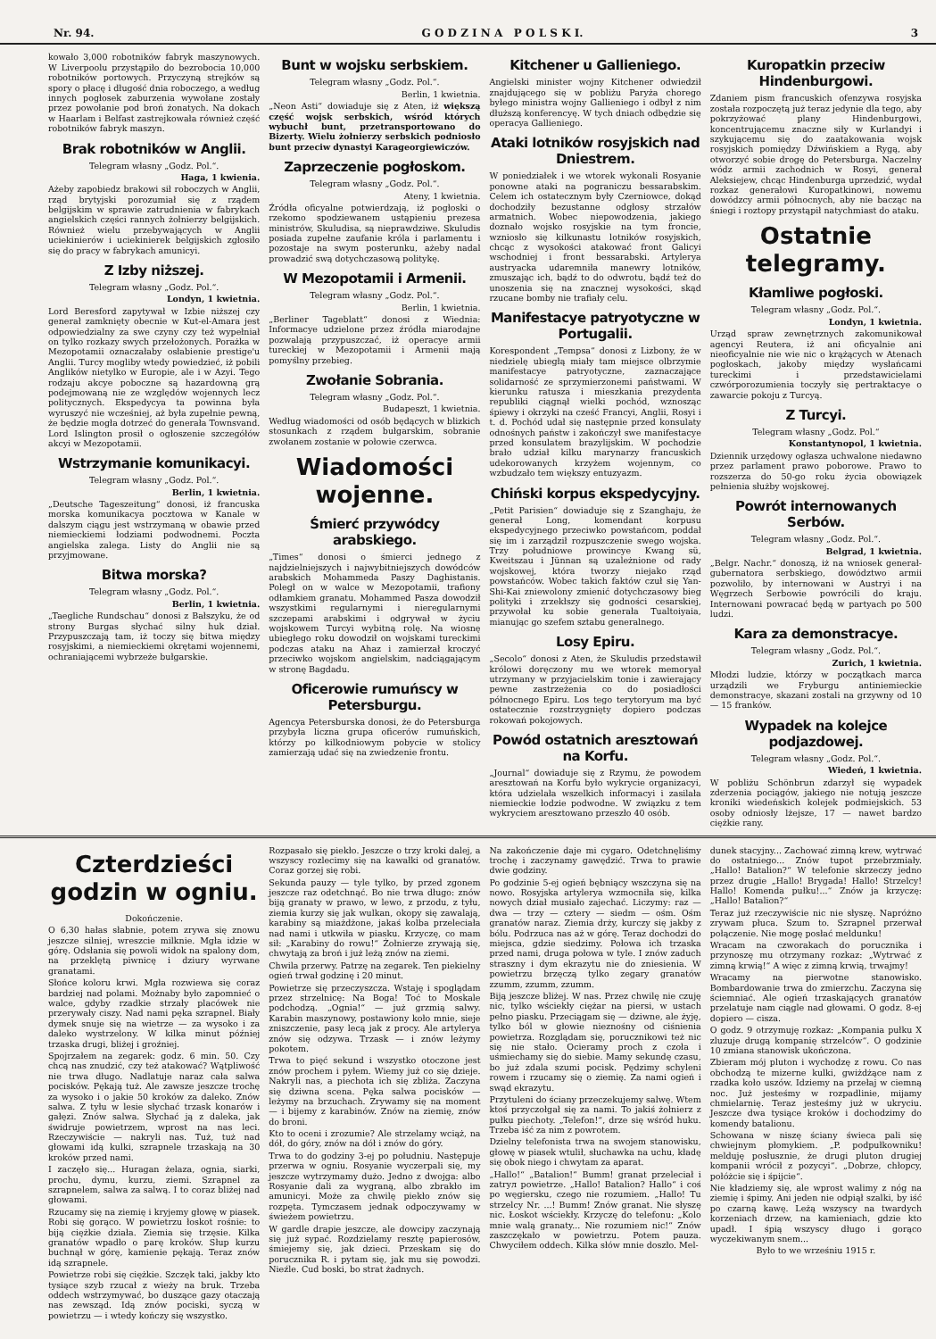Nr. 94. G O D Z I N A P O L S K I. 3
kowało 3,000 robotników fabryk maszynowych. W Liverpoolu przystąpiło do bezrobocia 10,000 robotników portowych. Przyczyną strejków są spory o płacę i długość dnia roboczego, a według innych pogłosek zaburzenia wywołane zostały przez powołanie pod broń żonatych. Na dokach w Haarlam i Belfast zastrejkowała również część robotników fabryk maszyn.
Brak robotników w Anglii.
Telegram własny „Godz. Pol.“.
Haga, 1 kwienia.
Ażeby zapobiedz brakowi sił roboczych w Anglii, rząd brytyjski porozumiał się z rządem belgijskim w sprawie zatrudnienia w fabrykach angielskich części rannych żołnierzy belgijskich. Również wielu przebywających w Anglii uciekinierów i uciekinierek belgijskich zgłosiło się do pracy w fabrykach amunicyi.
Z Izby niższej.
Telegram własny „Godz. Pol.“.
Londyn, 1 kwietnia.
Lord Beresford zapytywał w Izbie niższej czy generał zamknięty obecnie w Kut-el-Amara jest odpowiedzialny za swe czyny czy też wypełniał on tylko rozkazy swych przełożonych. Porażka w Mezopotamii oznaczałaby osłabienie prestige'u Anglii. Turcy mogliby wtedy powiedzieć, iż pobili Anglików nietylko w Europie, ale i w Azyi. Tego rodzaju akcye poboczne są hazardowną grą podejmowaną nie ze względów wojennych lecz politycznych. Ekspedycya ta powinna była wyruszyć nie wcześniej, aż była zupełnie pewną, że będzie mogła dotrzeć do generała Townsvand. Lord Islington prosił o ogłoszenie szczegółów akcyi w Mezopotamii.
Wstrzymanie komunikacyi.
Telegram własny „Godz. Pol.“.
Berlin, 1 kwietnia.
„Deutsche Tageszeitung“ donosi, iż francuska morska komunikacya pocztowa w Kanale w dalszym ciągu jest wstrzymaną w obawie przed niemieckiemi łodziami podwodnemi. Poczta angielska zalega. Listy do Anglii nie są przyjmowane.
Bitwa morska?
Telegram własny „Godz. Pol.“.
Berlin, 1 kwietnia.
„Taegliche Rundschau“ donosi z Bałszyku, że od strony Burgas słychać silny huk dział. Przypuszczają tam, iż toczy się bitwa między rosyjskimi, a niemieckiemi okrętami wojennemi, ochraniającemi wybrzeże bułgarskie.
Bunt w wojsku serbskiem.
Telegram własny „Godz. Pol.“.
Berlin, 1 kwietnia.
„Neon Asti“ dowiaduje się z Aten, iż większą część wojsk serbskich, wśród których wybuchł bunt, przetransportowano do Bizerty. Wielu żołnierzy serbskich podniosło bunt przeciw dynastyi Karageorgiewiczów.
Zaprzeczenie pogłoskom.
Telegram własny „Godz. Pol.“.
Ateny, 1 kwietnia.
Źródła oficyalne potwierdzają, iż pogłoski o rzekomo spodziewanem ustąpieniu prezesa ministrów, Skuludisa, są nieprawdziwe. Skuludis posiada zupełne zaufanie króla i parlamentu i pozostaje na swym posterunku, ażeby nadal prowadzić swą dotychczasową politykę.
W Mezopotamii i Armenii.
Telegram własny „Godz. Pol.“.
Berlin, 1 kwietnia.
„Berliner Tageblatt“ donosi z Wiednia: Informacye udzielone przez źródła miarodajne pozwalają przypuszczać, iż operacye armii tureckiej w Mezopotamii i Armenii mają pomyślny przebieg.
Zwołanie Sobrania.
Telegram własny „Godz. Pol.“.
Budapeszt, 1 kwietnia.
Według wiadomości od osób będących w blizkich stosunkach z rządem bułgarskim, sobranie zwołanem zostanie w połowie czerwca.
Wiadomości wojenne.
Śmierć przywódcy arabskiego.
„Times“ donosi o śmierci jednego z najdzielniejszych i najwybitniejszych dowódców arabskich Mohammeda Paszy Daghistanis. Poległ on w walce w Mezopotamii, trafiony odłamkiem granatu. Mohammed Pasza dowodził wszystkimi regularnymi i nieregularnymi szczepami arabskimi i odgrywał w życiu wojskowem Turcyi wybitną rolę. Na wiosnę ubiegłego roku dowodził on wojskami tureckimi podczas ataku na Ahaz i zamierzał kroczyć przeciwko wojskom angielskim, nadciągającym w stronę Bagdadu.
Oficerowie rumuńscy w Petersburgu.
Agencya Petersburska donosi, że do Petersburga przybyła liczna grupa oficerów rumuńskich, którzy po kilkodniowym pobycie w stolicy zamierzają udać się na zwiedzenie frontu.
Kitchener u Gallieniego.
Angielski minister wojny Kitchener odwiedził znajdującego się w pobliżu Paryża chorego byłego ministra wojny Gallieniego i odbył z nim dłuższą konferencyę. W tych dniach odbędzie się operacya Gallieniego.
Ataki lotników rosyjskich nad Dniestrem.
W poniedziałek i we wtorek wykonali Rosyanie ponowne ataki na pograniczu bessarabskim. Celem ich ostatecznym były Czerniowce, dokąd dochodziły bezustanne odgłosy strzałów armatnich. Wobec niepowodzenia, jakiego doznało wojsko rosyjskie na tym froncie, wzniosło się kilkunastu lotników rosyjskich, chcąc z wysokości atakować front Galicyi wschodniej i front bessarabski. Artylerya austryacka udaremniła manewry lotników, zmuszając ich, bądź to do odwrotu, bądź też do unoszenia się na znacznej wysokości, skąd rzucane bomby nie trafiały celu.
Manifestacye patryotyczne w Portugalii.
Korespondent „Tempsa“ donosi z Lizbony, że w niedzielę ubiegłą miały tam miejsce olbrzymie manifestacye patryotyczne, zaznaczające solidarność ze sprzymierzonemi państwami. W kierunku ratusza i mieszkania prezydenta republiki ciągnął wielki pochód, wznosząc śpiewy i okrzyki na cześć Francyi, Anglii, Rosyi i t. d. Pochód udał się następnie przed konsulaty odnośnych państw i zakończył swe manifestacye przed konsulatem brazylijskim. W pochodzie brało udział kilku marynarzy francuskich udekorowanych krzyżem wojennym, co wzbudzało tem większy entuzyazm.
Chiński korpus ekspedycyjny.
„Petit Parisien“ dowiaduje się z Szanghaju, że generał Long, komendant korpusu ekspedycyjnego przeciwko powstańcom, poddał się im i zarządził rozpuszczenie swego wojska. Trzy południowe prowincye Kwang sü, Kweitszau i Jünnan są uzależnione od rady wojskowej, która tworzy niejako rząd powstańców. Wobec takich faktów czuł się Yan-Shi-Kai zniewolony zmienić dotychczasowy bieg polityki i zrzekłszy się godności cesarskiej, przywołał ku sobie generała Tualtoiyaia, mianując go szefem sztabu generalnego.
Losy Epiru.
„Secolo“ donosi z Aten, że Skuludis przedstawił królowi doręczony mu we wtorek memoryał utrzymany w przyjacielskim tonie i zawierający pewne zastrzeżenia co do posiadłości północnego Epiru. Los tego terytoryum ma być ostatecznie rozstrzygnięty dopiero podczas rokowań pokojowych.
Powód ostatnich aresztowań na Korfu.
„Journal“ dowiaduje się z Rzymu, że powodem aresztowań na Korfu było wykrycie organizacyi, która udzielała wszelkich informacyi i zasilała niemieckie łodzie podwodne. W związku z tem wykryciem aresztowano przeszło 40 osób.
Kuropatkin przeciw Hindenburgowi.
Zdaniem pism francuskich ofenzywa rosyjska została rozpoczętą już teraz jedynie dla tego, aby pokrzyżować plany Hindenburgowi, koncentrującemu znaczne siły w Kurlandyi i szykującemu się do zaatakowania wojsk rosyjskich pomiędzy Dźwińskiem a Rygą, aby otworzyć sobie drogę do Petersburga. Naczelny wódz armii zachodnich w Rosyi, generał Aleksiejew, chcąc Hindenburga uprzedzić, wydał rozkaz generałowi Kuropatkinowi, nowemu dowódzcy armii północnych, aby nie bacząc na śniegi i roztopy przystąpił natychmiast do ataku.
Ostatnie telegramy.
Kłamliwe pogłoski.
Telegram własny „Godz. Pol.“.
Londyn, 1 kwietnia.
Urząd spraw zewnętrznych zakomunikował agencyi Reutera, iż ani oficyalnie ani nieoficyalnie nie wie nic o krążących w Atenach pogłoskach, jakoby między wysłańcami tureckimi i przedstawicielami czwórporozumienia toczyły się pertraktacye o zawarcie pokoju z Turcyą.
Z Turcyi.
Telegram własny „Godz. Pol.“
Konstantynopol, 1 kwietnia.
Dziennik urzędowy ogłasza uchwalone niedawno przez parlament prawo poborowe. Prawo to rozszerza do 50-go roku życia obowiązek pełnienia służby wojskowej.
Powrót internowanych Serbów.
Telegram własny „Godz. Pol.“.
Belgrad, 1 kwietnia.
„Belgr. Nachr.“ donoszą, iż na wniosek generał-gubernatora serbskiego, dowództwo armii pozwoliło, by internowani w Austryi i na Węgrzech Serbowie powrócili do kraju. Internowani powracać będą w partyach po 500 ludzi.
Kara za demonstracye.
Telegram własny „Godz. Pol.“.
Zurich, 1 kwietnia.
Młodzi ludzie, którzy w początkach marca urządzili we Fryburgu antiniemieckie demonstracye, skazani zostali na grzywny od 10 — 15 franków.
Wypadek na kolejce podjazdowej.
Telegram własny „Godz. Pol.“.
Wiedeń, 1 kwietnia.
W pobliżu Schönbrun zdarzył się wypadek zderzenia pociągów, jakiego nie notują jeszcze kroniki wiedeńskich kolejek podmiejskich. 53 osoby odniosły lżejsze, 17 — nawet bardzo ciężkie rany.
Czterdzieści godzin w ogniu.
Dokończenie.
O 6,30 hałas słabnie, potem zrywa się znowu jeszcze silniej, wreszcie milknie. Mgła idzie w górę. Odsłania się powoli widok na spalony dom, na przeklętą piwnicę i dziury wyrwane granatami.
Słońce koloru krwi. Mgła rozwiewa się coraz bardziej nad polami. Możnaby było zapomnieć o walce, gdyby rzadkie strzały placówek nie przerywały ciszy. Nad nami pęka szrapnel. Biały dymek snuje się na wietrze — za wysoko i za daleko wystrzelony. W kilka minut później trzaska drugi, bliżej i groźniej.
Spojrzałem na zegarek: godz. 6 min. 50. Czy chcą nas znudzić, czy też atakować? Wątpliwość nie trwa długo. Nadlatuje naraz cała salwa pocisków. Pękają tuż. Ale zawsze jeszcze trochę za wysoko i o jakie 50 kroków za daleko. Znów salwa. Z tyłu w lesie słychać trzask konarów i gałęzi. Znów salwa. Słychać ją z daleka, jak świdruje powietrzem, wprost na nas leci. Rzeczywiście — nakryli nas. Tuż, tuż nad głowami idą kulki, szrapnele trzaskają na 30 kroków przed nami.
I zaczęło się... Huragan żelaza, ognia, siarki, prochu, dymu, kurzu, ziemi. Szrapnel za szrapnelem, salwa za salwą. I to coraz bliżej nad głowami.
Rzucamy się na ziemię i kryjemy głowę w piasek. Robi się gorąco. W powietrzu łoskot rośnie: to biją ciężkie działa. Ziemia się trzęsie. Kilka granatów wpadło o parę kroków. Słup kurzu buchnął w górę, kamienie pękają. Teraz znów idą szrapnele.
Powietrze robi się ciężkie. Szczęk taki, jakby kto tysiące szyb rzucał z wieży na bruk. Trzeba oddech wstrzymywać, bo duszące gazy otaczają nas zewsząd. Idą znów pociski, syczą w powietrzu — i wtedy kończy się wszystko.
Rozpasało się piekło. Jeszcze o trzy kroki dalej, a wszyscy rozlecimy się na kawałki od granatów. Coraz gorzej się robi.
Sekunda pauzy — tyle tylko, by przed zgonem jeszcze raz odetchnąć. Bo nie trwa długo: znów biją granaty w prawo, w lewo, z przodu, z tyłu, ziemia kurzy się jak wulkan, okopy się zawalają, karabiny są miażdżone, jakaś kolba przeleciała nad nami i utkwiła w piasku. Krzyczę, co mam sił: „Karabiny do rowu!“ Żołnierze zrywają się, chwytają za broń i już leżą znów na ziemi.
Chwila przerwy. Patrzę na zegarek. Ten piekielny ogień trwał godzinę i 20 minut.
Powietrze się przeczyszcza. Wstaję i spoglądam przez strzelnicę: Na Boga! Toć to Moskale podchodzą. „Ognia!“ — już grzmią salwy. Karabin maszynowy, postawiony koło mnie, sieje zniszczenie, pasy lecą jak z procy. Ale artylerya znów się odzywa. Trzask — i znów leżymy pokotem.
Trwa to pięć sekund i wszystko otoczone jest znów prochem i pyłem. Wiemy już co się dzieje. Nakryli nas, a piechota ich się zbliża. Zaczyna się dziwna scena. Pęka salwa pocisków — leżymy na brzuchach. Zrywamy się na moment — i bijemy z karabinów. Znów na ziemię, znów do broni.
Kto to oceni i zrozumie? Ale strzelamy wciąż, na dół, do góry, znów na dół i znów do góry.
Trwa to do godziny 3-ej po południu. Następuje przerwa w ogniu. Rosyanie wyczerpali się, my jeszcze wytrzymamy dużo. Jedno z dwojga: albo Rosyanie dali za wygraną, albo zbrakło im amunicyi. Może za chwilę piekło znów się rozpęta. Tymczasem jednak odpoczywamy w świeżem powietrzu.
W gardle drapie jeszcze, ale dowcipy zaczynają się już sypać. Rozdzielamy resztę papierosów, śmiejemy się, jak dzieci. Przeskam się do porucznika R. i pytam się, jak mu się powodzi. Nieźle. Cud boski, bo strat żadnych.
Na zakończenie daje mi cygaro. Odetchnęliśmy trochę i zaczynamy gawędzić. Trwa to prawie dwie godziny.
Po godzinie 5-ej ogień bębniący wszczyna się na nowo. Rosyjska artylerya wzmocniła się, kilka nowych dział musiało zajechać. Liczymy: raz — dwa — trzy — cztery — siedm — ośm. Ośm granatów naraz. Ziemia drży, kurczy się jakby z bólu. Podrzuca nas aż w górę. Teraz dochodzi do miejsca, gdzie siedzimy. Połowa ich trzaska przed nami, druga połowa w tyle. I znów zaduch straszny i dym ekrazytu nie do zniesienia. W powietrzu brzęczą tylko zegary granatów zzumm, zzumm, zzumm.
Biją jeszcze bliżej. W nas. Przez chwilę nie czuję nic, tylko wściekły ciężar na piersi, w ustach pełno piasku. Przeciągam się — dziwne, ale żyję, tylko ból w głowie nieznośny od ciśnienia powietrza. Rozglądam się, porucznikowi też nic się nie stało. Ocieramy proch z czoła i uśmiechamy się do siebie. Mamy sekundę czasu, bo już zdala szumi pocisk. Pędzimy schyleni rowem i rzucamy się o ziemię. Za nami ogień i swąd ekrazytu.
Przytuleni do ściany przeczekujemy salwę. Wtem ktoś przyczołgał się za nami. To jakiś żołnierz z pułku piechoty. „Telefon!“, drze się wśród huku. Trzeba iść za nim z powrotem.
Dzielny telefonista trwa na swojem stanowisku, głowę w piasek wtulił, słuchawka na uchu, kładę się obok niego i chwytam za aparat.
„Hallo!“ „Batalion!“ Bumm! granat przeleciał i zatrул powietrze. „Hallo! Batalion? Hallo“ i coś po węgiersku, czego nie rozumiem. „Hallo! Tu strzelcy Nr. ...! Bumm! Znów granat. Nie słyszę nic. Łoskot wściekły. Krzyczę do telefonu: „Kolo mnie walą granaty... Nie rozumiem nic!“ Znów zaszczękało w powietrzu. Potem pauza. Chwyciłem oddech. Kilka słów mnie doszło. Mel-
dunek stacyjny... Zachować zimną krew, wytrwać do ostatniego... Znów tupot przebrzmiały. „Hallo! Batalion?“ W telefonie skrzeczy jedno przez drugie „Hallo! Brygada! Hallo! Strzelcy! Hallo! Komenda pułku!...“ Znów ja krzyczę: „Hallo! Batalion?“
Teraz już rzeczywiście nic nie słyszę. Napróżno zrywam płuca. Szum to. Szrapnel przerwał połączenie. Nie mogę posłać meldunku!
Wracam na czworakach do porucznika i przynoszę mu otrzymany rozkaz: „Wytrwać z zimną krwią!“ A więc z zimną krwią, trwajmy!
Wracamy na pierwotne stanowisko. Bombardowanie trwa do zmierzchu. Zaczyna się ściemniać. Ale ogień trzaskających granatów przelatuje nam ciągle nad głowami. O godz. 8-ej dopiero — cisza.
O godz. 9 otrzymuję rozkaz: „Kompania pułku X zluzuje drugą kompanię strzelców“. O godzinie 10 zmiana stanowisk ukończona.
Zbieram mój pluton i wychodzę z rowu. Co nas obchodzą te mizerne kulki, gwiżdżące nam z rzadka koło uszów. Idziemy na przełaj w ciemną noc. Już jesteśmy w rozpadlinie, mijamy chmielarnię. Teraz jesteśmy już w ukryciu. Jeszcze dwa tysiące kroków i dochodzimy do komendy batalionu.
Schowana w niszę ściany świeca pali się chwiejnym płomykiem. „P. podpułkowniku! melduję posłusznie, że drugi pluton drugiej kompanii wrócił z pozycyi“. „Dobrze, chłopcy, połóżcie się i śpijcie“.
Nie kładziemy się, ale wprost walimy z nóg na ziemię i śpimy. Ani jeden nie odpiął szalki, by iść po czarną kawę. Leżą wszyscy na twardych korzeniach drzew, na kamieniach, gdzie kto upadł. I śpią wszyscy długo i gorąco wyczekiwanym snem...
Było to we wrześniu 1915 r.